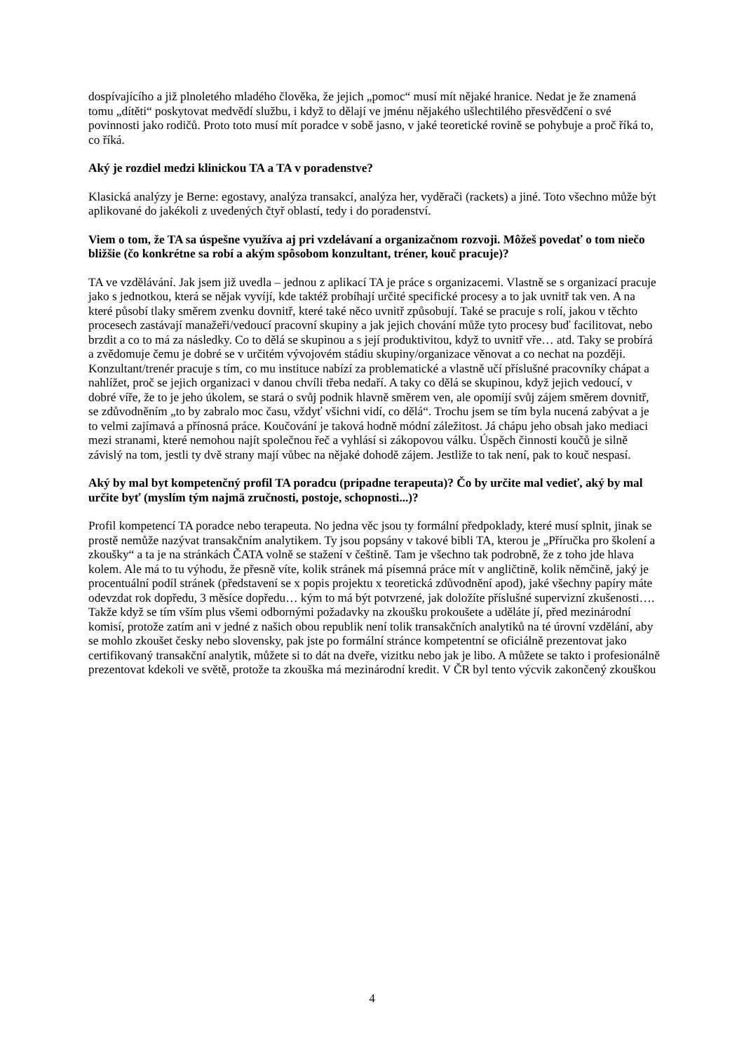dospívajícího a již plnoletého mladého člověka, že jejich „pomoc“ musí mít nějaké hranice. Nedat je že znamená tomu „dítěti“ poskytovat medvědí službu, i když to dělají ve jménu nějakého ušlechtilého přesvědčení o své povinnosti jako rodičů. Proto toto musí mít poradce v sobě jasno, v jaké teoretické rovině se pohybuje a proč říká to, co říká.
Aký je rozdiel medzi klinickou TA a TA v poradenstve?
Klasická analýzy je Berne: egostavy, analýza transakcí, analýza her, vyděrači (rackets) a jiné. Toto všechno může být aplikované do jakékoli z uvedených čtyř oblastí, tedy i do poradenství.
Viem o tom, že TA sa úspešne využíva aj pri vzdelávaní a organizačnom rozvoji. Môžeš povedať o tom niečo bližšie (čo konkrétne sa robí a akým spôsobom konzultant, tréner, kouč pracuje)?
TA ve vzdělávání. Jak jsem již uvedla – jednou z aplikací TA je práce s organizacemi. Vlastně se s organizací pracuje jako s jednotkou, která se nějak vyvíjí, kde taktéž probíhají určité specifické procesy a to jak uvnitř tak ven. A na které působí tlaky směrem zvenku dovnitř, které také něco uvnitř způsobují. Také se pracuje s rolí, jakou v těchto procesech zastávají manažeři/vedoucí pracovní skupiny a jak jejich chování může tyto procesy buď facilitovat, nebo brzdit a co to má za následky. Co to dělá se skupinou a s její produktivitou, když to uvnitř vře… atd. Taky se probírá a zvědomuje čemu je dobré se v určitém vývojovém stádiu skupiny/organizace věnovat a co nechat na později. Konzultant/trenér pracuje s tím, co mu instituce nabízí za problematické a vlastně učí příslušné pracovníky chápat a nahlížet, proč se jejich organizaci v danou chvíli třeba nedaří. A taky co dělá se skupinou, když jejich vedoucí, v dobré víře, že to je jeho úkolem, se stará o svůj podnik hlavně směrem ven, ale opomíjí svůj zájem směrem dovnitř, se zdůvodněním „to by zabralo moc času, vždyť všichni vidí, co dělá“. Trochu jsem se tím byla nucená zabývat a je to velmi zajímavá a přínosná práce. Koučování je taková hodně módní záležitost. Já chápu jeho obsah jako mediaci mezi stranami, které nemohou najít společnou řeč a vyhlásí si zákopovou válku. Úspěch činnosti koučů je silně závislý na tom, jestli ty dvě strany mají vůbec na nějaké dohodě zájem. Jestliže to tak není, pak to kouč nespasí.
Aký by mal byt kompetenčný profil TA poradcu (pripadne terapeuta)? Čo by určite mal vedieť, aký by mal určite byť (myslím tým najmä zručnosti, postoje, schopnosti...)?
Profil kompetencí TA poradce nebo terapeuta. No jedna věc jsou ty formální předpoklady, které musí splnit, jinak se prostě nemůže nazývat transakčním analytikem. Ty jsou popsány v takové bibli TA, kterou je „Příručka pro školení a zkoušky“ a ta je na stránkách ČATA volně se stažení v češtině. Tam je všechno tak podrobně, že z toho jde hlava kolem. Ale má to tu výhodu, že přesně víte, kolik stránek má písemná práce mít v angličtině, kolik němčině, jaký je procentuální podíl stránek (představení se x popis projektu x teoretická zdůvodnění apod), jaké všechny papíry máte odevzdat rok dopředu, 3 měsíce dopředu… kým to má být potvrzené, jak doložíte příslušné supervizní zkušenosti…. Takže když se tím vším plus všemi odbornými požadavky na zkoušku prokoušete a uděláte jí, před mezinárodní komisí, protože zatím ani v jedné z našich obou republik není tolik transakčních analytiků na té úrovní vzdělání, aby se mohlo zkoušet česky nebo slovensky, pak jste po formální stránce kompetentní se oficiálně prezentovat jako certifikovaný transakční analytik, můžete si to dát na dveře, vizitku nebo jak je libo. A můžete se takto i profesionálně prezentovat kdekoli ve světě, protože ta zkouška má mezinárodní kredit. V ČR byl tento výcvik zakončený zkouškou
4